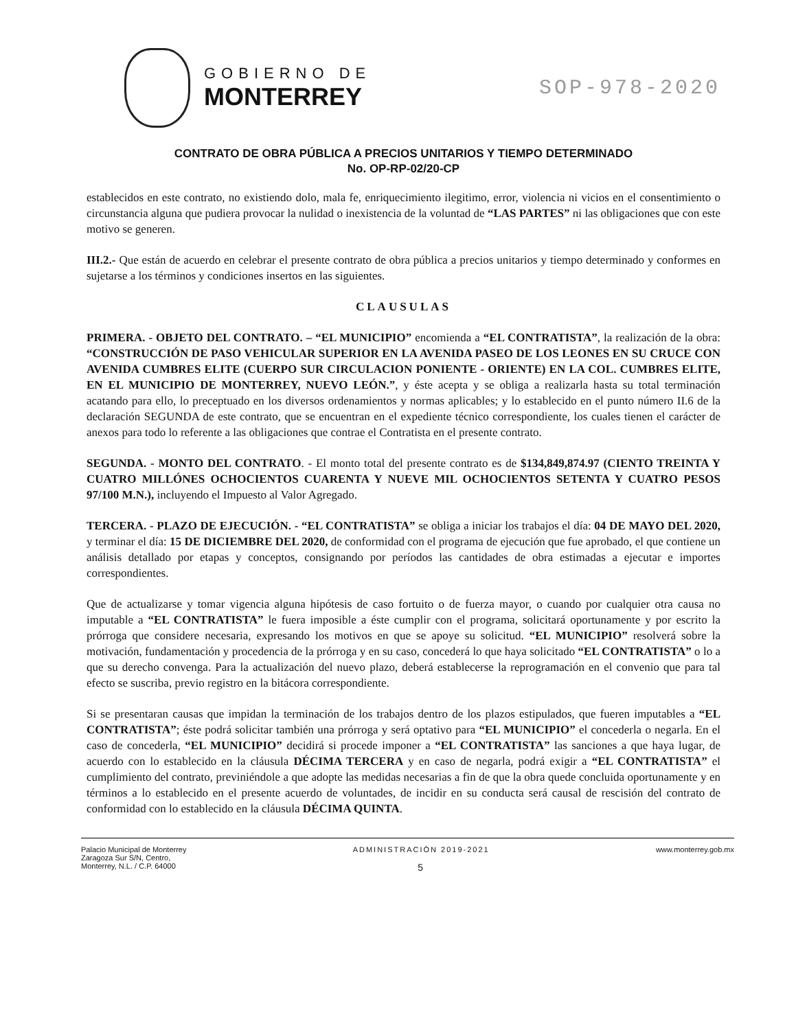GOBIERNO DE
MONTERREY
SOP-978-2020
CONTRATO DE OBRA PÚBLICA A PRECIOS UNITARIOS Y TIEMPO DETERMINADO
No. OP-RP-02/20-CP
establecidos en este contrato, no existiendo dolo, mala fe, enriquecimiento ilegitimo, error, violencia ni vicios en el consentimiento o circunstancia alguna que pudiera provocar la nulidad o inexistencia de la voluntad de “LAS PARTES” ni las obligaciones que con este motivo se generen.
III.2.- Que están de acuerdo en celebrar el presente contrato de obra pública a precios unitarios y tiempo determinado y conformes en sujetarse a los términos y condiciones insertos en las siguientes.
CLAUSULAS
PRIMERA. - OBJETO DEL CONTRATO. – “EL MUNICIPIO” encomienda a “EL CONTRATISTA”, la realización de la obra: “CONSTRUCCIÓN DE PASO VEHICULAR SUPERIOR EN LA AVENIDA PASEO DE LOS LEONES EN SU CRUCE CON AVENIDA CUMBRES ELITE (CUERPO SUR CIRCULACION PONIENTE - ORIENTE) EN LA COL. CUMBRES ELITE, EN EL MUNICIPIO DE MONTERREY, NUEVO LEÓN.”, y éste acepta y se obliga a realizarla hasta su total terminación acatando para ello, lo preceptuado en los diversos ordenamientos y normas aplicables; y lo establecido en el punto número II.6 de la declaración SEGUNDA de este contrato, que se encuentran en el expediente técnico correspondiente, los cuales tienen el carácter de anexos para todo lo referente a las obligaciones que contrae el Contratista en el presente contrato.
SEGUNDA. - MONTO DEL CONTRATO. - El monto total del presente contrato es de $134,849,874.97 (CIENTO TREINTA Y CUATRO MILLÓNES OCHOCIENTOS CUARENTA Y NUEVE MIL OCHOCIENTOS SETENTA Y CUATRO PESOS 97/100 M.N.), incluyendo el Impuesto al Valor Agregado.
TERCERA. - PLAZO DE EJECUCIÓN. - “EL CONTRATISTA” se obliga a iniciar los trabajos el día: 04 DE MAYO DEL 2020, y terminar el día: 15 DE DICIEMBRE DEL 2020, de conformidad con el programa de ejecución que fue aprobado, el que contiene un análisis detallado por etapas y conceptos, consignando por períodos las cantidades de obra estimadas a ejecutar e importes correspondientes.
Que de actualizarse y tomar vigencia alguna hipótesis de caso fortuito o de fuerza mayor, o cuando por cualquier otra causa no imputable a “EL CONTRATISTA” le fuera imposible a éste cumplir con el programa, solicitará oportunamente y por escrito la prórroga que considere necesaria, expresando los motivos en que se apoye su solicitud. “EL MUNICIPIO” resolverá sobre la motivación, fundamentación y procedencia de la prórroga y en su caso, concederá lo que haya solicitado “EL CONTRATISTA” o lo a que su derecho convenga. Para la actualización del nuevo plazo, deberá establecerse la reprogramación en el convenio que para tal efecto se suscriba, previo registro en la bitácora correspondiente.
Si se presentaran causas que impidan la terminación de los trabajos dentro de los plazos estipulados, que fueren imputables a “EL CONTRATISTA”; éste podrá solicitar también una prórroga y será optativo para “EL MUNICIPIO” el concederla o negarla. En el caso de concederla, “EL MUNICIPIO” decidirá si procede imponer a “EL CONTRATISTA” las sanciones a que haya lugar, de acuerdo con lo establecido en la cláusula DÉCIMA TERCERA y en caso de negarla, podrá exigir a “EL CONTRATISTA” el cumplimiento del contrato, previniéndole a que adopte las medidas necesarias a fin de que la obra quede concluida oportunamente y en términos a lo establecido en el presente acuerdo de voluntades, de incidir en su conducta será causal de rescisión del contrato de conformidad con lo establecido en la cláusula DÉCIMA QUINTA.
Palacio Municipal de Monterrey
Zaragoza Sur S/N, Centro,
Monterrey, N.L. / C.P. 64000
ADMINISTRACIÓN 2019-2021
5
www.monterrey.gob.mx